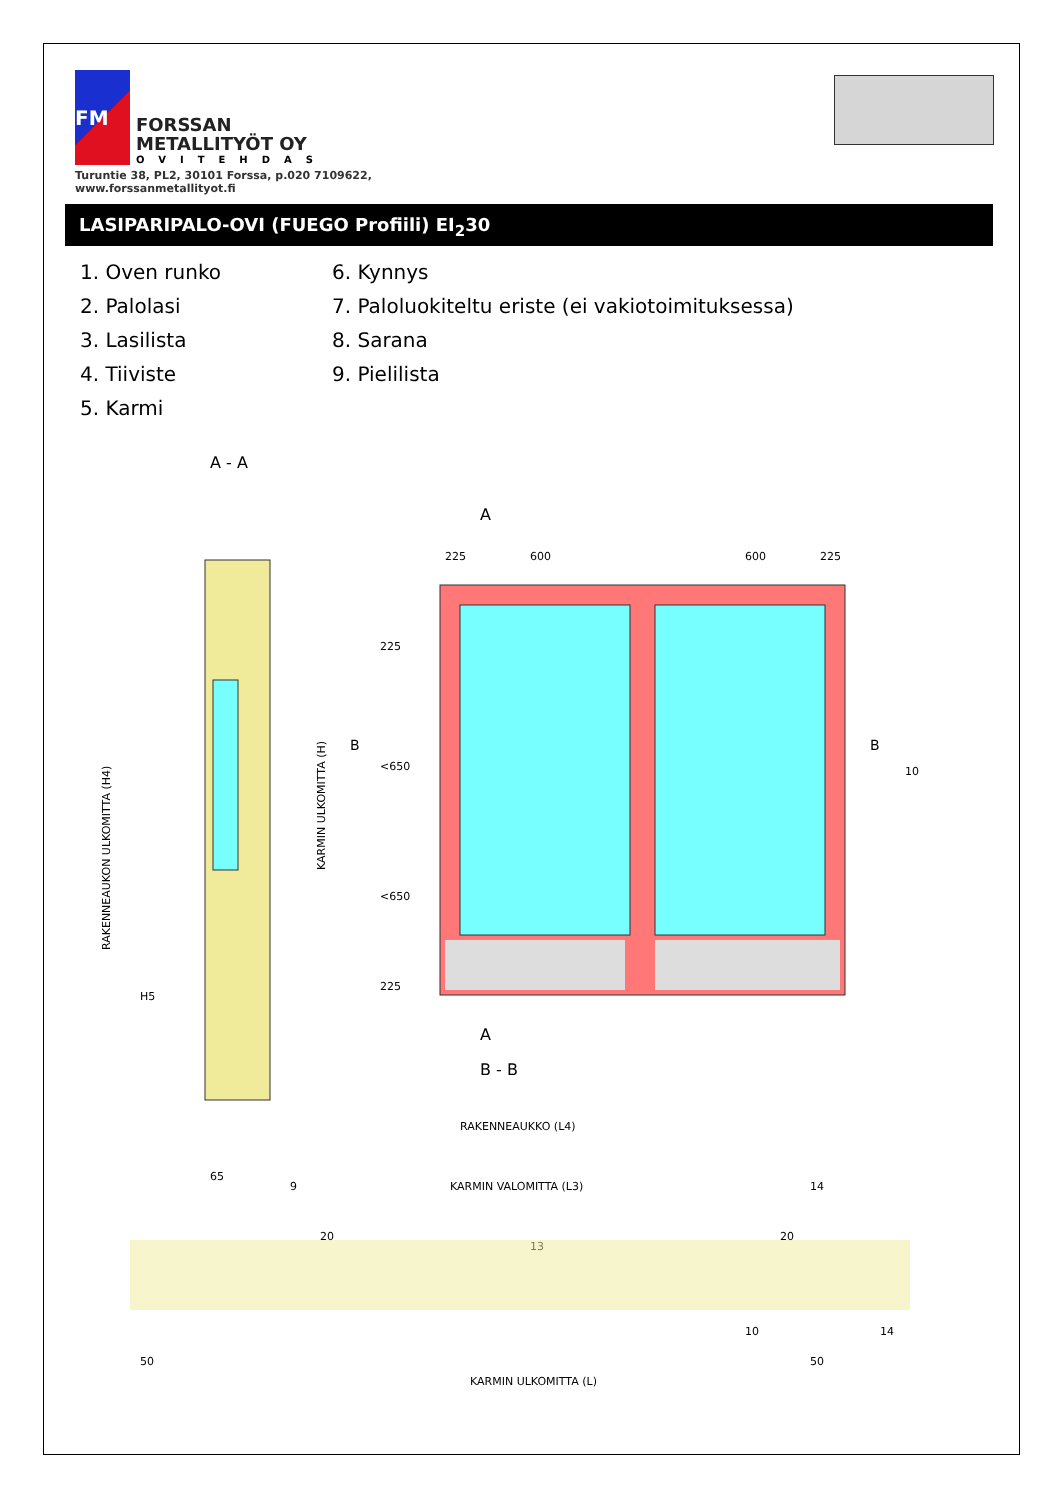FM
FORSSAN
METALLITYÖT OY
OVITEHDAS
Turuntie 38, PL2, 30101 Forssa, p.020 7109622,
www.forssanmetallityot.fi
LASIPARIPALO-OVI (FUEGO Profiili) EI<sub>2</sub>30
1. Oven runko
6. Kynnys
2. Palolasi
7. Paloluokiteltu eriste (ei vakiotoimituksessa)
3. Lasilista
8. Sarana
4. Tiiviste
9. Pielilista
5. Karmi
A - A
65
RAKENNEAUKON ULKOMITTA (H4)
KARMIN ULKOMITTA (H)
H5
A
225
600
600
225
225
<650
<650
225
B
B
10
A
B - B
RAKENNEAUKKO (L4)
KARMIN VALOMITTA (L3)
20
20
13
9
14
50
KARMIN ULKOMITTA (L)
50
10
14